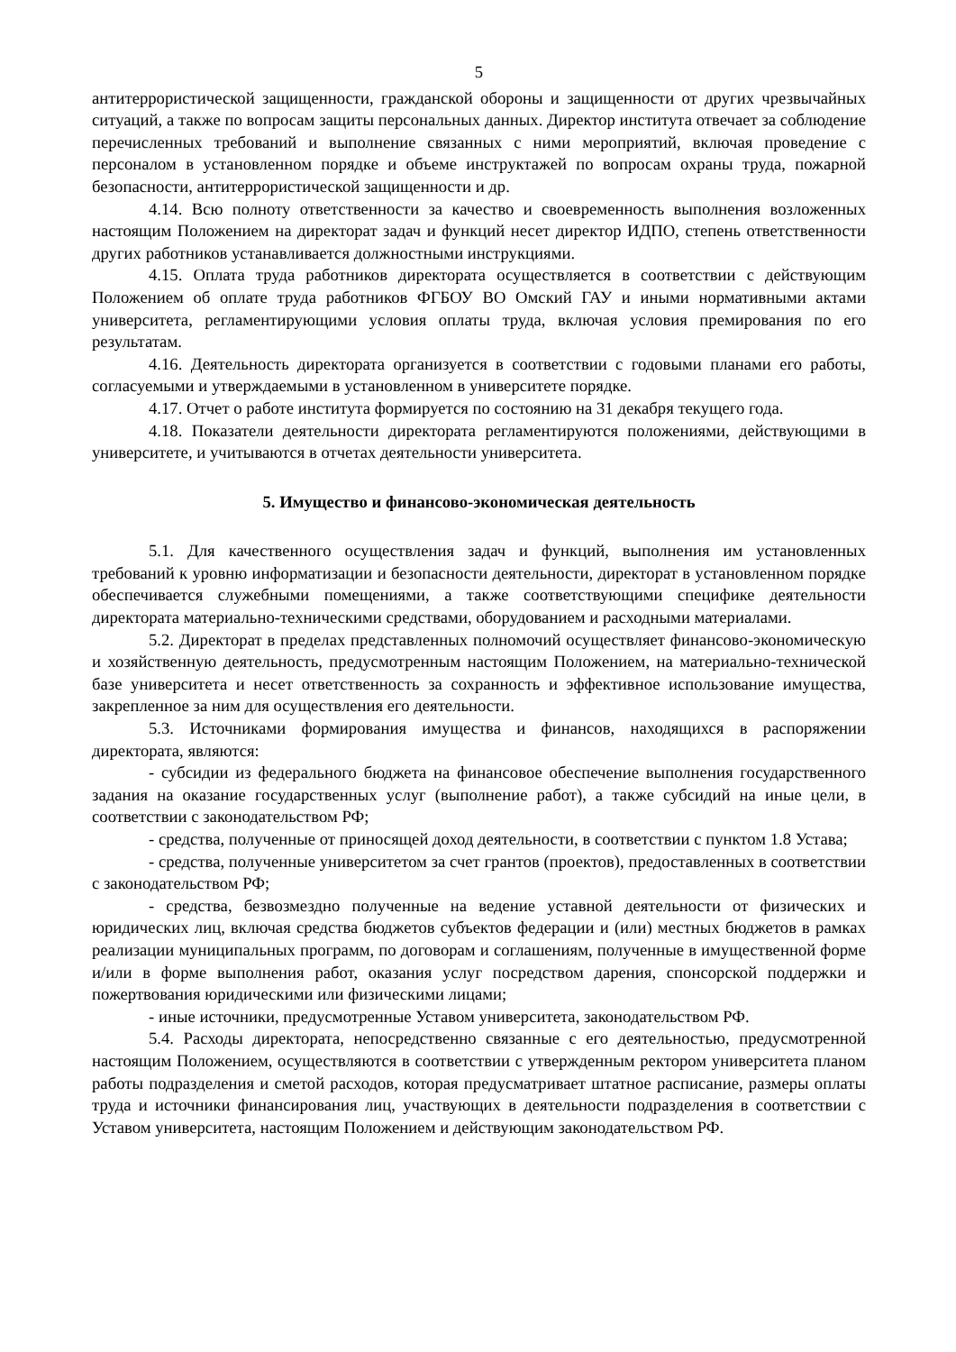5
антитеррористической защищенности, гражданской обороны и защищенности от других чрезвычайных ситуаций, а также по вопросам защиты персональных данных. Директор института отвечает за соблюдение перечисленных требований и выполнение связанных с ними мероприятий, включая проведение с персоналом в установленном порядке и объеме инструктажей по вопросам охраны труда, пожарной безопасности, антитеррористической защищенности и др.
4.14. Всю полноту ответственности за качество и своевременность выполнения возложенных настоящим Положением на директорат задач и функций несет директор ИДПО, степень ответственности других работников устанавливается должностными инструкциями.
4.15. Оплата труда работников директората осуществляется в соответствии с действующим Положением об оплате труда работников ФГБОУ ВО Омский ГАУ и иными нормативными актами университета, регламентирующими условия оплаты труда, включая условия премирования по его результатам.
4.16. Деятельность директората организуется в соответствии с годовыми планами его работы, согласуемыми и утверждаемыми в установленном в университете порядке.
4.17. Отчет о работе института формируется по состоянию на 31 декабря текущего года.
4.18. Показатели деятельности директората регламентируются положениями, действующими в университете, и учитываются в отчетах деятельности университета.
5. Имущество и финансово-экономическая деятельность
5.1. Для качественного осуществления задач и функций, выполнения им установленных требований к уровню информатизации и безопасности деятельности, директорат в установленном порядке обеспечивается служебными помещениями, а также соответствующими специфике деятельности директората материально-техническими средствами, оборудованием и расходными материалами.
5.2. Директорат в пределах представленных полномочий осуществляет финансово-экономическую и хозяйственную деятельность, предусмотренным настоящим Положением, на материально-технической базе университета и несет ответственность за сохранность и эффективное использование имущества, закрепленное за ним для осуществления его деятельности.
5.3. Источниками формирования имущества и финансов, находящихся в распоряжении директората, являются:
- субсидии из федерального бюджета на финансовое обеспечение выполнения государственного задания на оказание государственных услуг (выполнение работ), а также субсидий на иные цели, в соответствии с законодательством РФ;
- средства, полученные от приносящей доход деятельности, в соответствии с пунктом 1.8 Устава;
- средства, полученные университетом за счет грантов (проектов), предоставленных в соответствии с законодательством РФ;
- средства, безвозмездно полученные на ведение уставной деятельности от физических и юридических лиц, включая средства бюджетов субъектов федерации и (или) местных бюджетов в рамках реализации муниципальных программ, по договорам и соглашениям, полученные в имущественной форме и/или в форме выполнения работ, оказания услуг посредством дарения, спонсорской поддержки и пожертвования юридическими или физическими лицами;
- иные источники, предусмотренные Уставом университета, законодательством РФ.
5.4. Расходы директората, непосредственно связанные с его деятельностью, предусмотренной настоящим Положением, осуществляются в соответствии с утвержденным ректором университета планом работы подразделения и сметой расходов, которая предусматривает штатное расписание, размеры оплаты труда и источники финансирования лиц, участвующих в деятельности подразделения в соответствии с Уставом университета, настоящим Положением и действующим законодательством РФ.